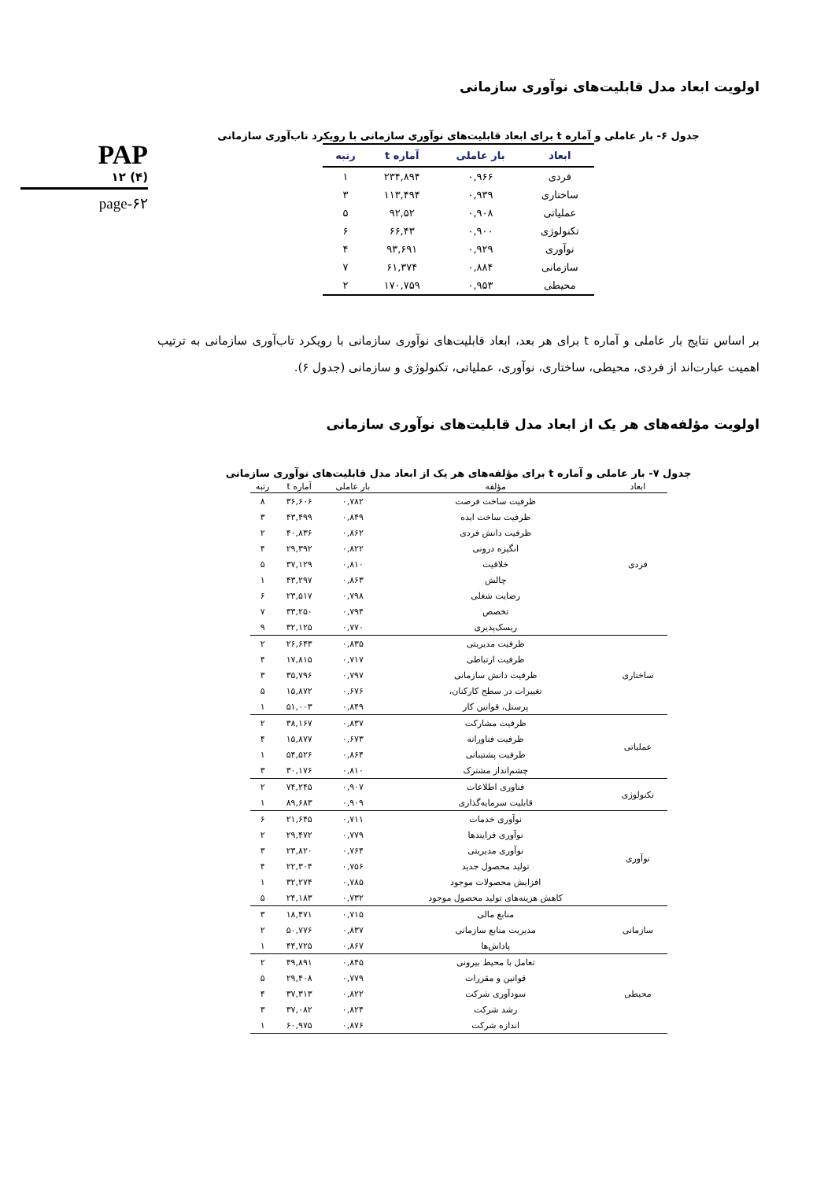PAP
۱۲ (۴)
page-۶۲
اولویت ابعاد مدل قابلیت‌های نوآوری سازمانی
جدول ۶- بار عاملی و آماره t برای ابعاد قابلیت‌های نوآوری سازمانی با رویکرد تاب‌آوری سازمانی
| ابعاد | بار عاملی | آماره t | رتبه |
| --- | --- | --- | --- |
| فردی | ۰,۹۶۶ | ۲۳۴,۸۹۴ | ۱ |
| ساختاری | ۰,۹۳۹ | ۱۱۳,۴۹۴ | ۳ |
| عملیاتی | ۰,۹۰۸ | ۹۲,۵۲ | ۵ |
| تکنولوژی | ۰,۹۰۰ | ۶۶,۴۳ | ۶ |
| نوآوری | ۰,۹۲۹ | ۹۳,۶۹۱ | ۴ |
| سازمانی | ۰,۸۸۴ | ۶۱,۳۷۴ | ۷ |
| محیطی | ۰,۹۵۳ | ۱۷۰,۷۵۹ | ۲ |
بر اساس نتایج بار عاملی و آماره t برای هر بعد، ابعاد قابلیت‌های نوآوری سازمانی با رویکرد تاب‌آوری سازمانی به ترتیب اهمیت عبارت‌اند از فردی، محیطی، ساختاری، نوآوری، عملیاتی، تکنولوژی و سازمانی (جدول ۶).
اولویت مؤلفه‌های هر یک از ابعاد مدل قابلیت‌های نوآوری سازمانی
جدول ۷- بار عاملی و آماره t برای مؤلفه‌های هر یک از ابعاد مدل قابلیت‌های نوآوری سازمانی
| ابعاد | مؤلفه | بار عاملی | آماره t | رتبه |
| --- | --- | --- | --- | --- |
| فردی | ظرفیت ساخت فرصت | ۰,۷۸۲ | ۳۶,۶۰۶ | ۸ |
| | ظرفیت ساخت ایده | ۰,۸۴۹ | ۴۳,۴۹۹ | ۳ |
| | ظرفیت دانش فردی | ۰,۸۶۲ | ۴۰,۸۳۶ | ۲ |
| | انگیزه درونی | ۰,۸۲۲ | ۲۹,۳۹۲ | ۴ |
| | خلاقیت | ۰,۸۱۰ | ۳۷,۱۲۹ | ۵ |
| | چالش | ۰,۸۶۳ | ۴۳,۲۹۷ | ۱ |
| | رضایت شغلی | ۰,۷۹۸ | ۲۳,۵۱۷ | ۶ |
| | تخصص | ۰,۷۹۴ | ۳۳,۲۵۰ | ۷ |
| | ریسک‌پذیری | ۰,۷۷۰ | ۳۲,۱۲۵ | ۹ |
| ساختاری | ظرفیت مدیریتی | ۰,۸۳۵ | ۲۶,۶۴۳ | ۲ |
| | ظرفیت ارتباطی | ۰,۷۱۷ | ۱۷,۸۱۵ | ۴ |
| | ظرفیت دانش سازمانی | ۰,۷۹۷ | ۳۵,۷۹۶ | ۳ |
| | تغییرات در سطح کارکنان، | ۰,۶۷۶ | ۱۵,۸۷۲ | ۵ |
| | پرسنل، قوانین کار | ۰,۸۴۹ | ۵۱,۰۰۳ | ۱ |
| عملیاتی | ظرفیت مشارکت | ۰,۸۳۷ | ۳۸,۱۶۷ | ۲ |
| | ظرفیت فناورانه | ۰,۶۷۳ | ۱۵,۸۷۷ | ۴ |
| | ظرفیت پشتیبانی | ۰,۸۶۴ | ۵۴,۵۲۶ | ۱ |
| | چشم‌انداز مشترک | ۰,۸۱۰ | ۳۰,۱۷۶ | ۳ |
| تکنولوژی | فناوری اطلاعات | ۰,۹۰۷ | ۷۴,۲۴۵ | ۲ |
| | قابلیت سرمایه‌گذاری | ۰,۹۰۹ | ۸۹,۶۸۳ | ۱ |
| نوآوری | نوآوری خدمات | ۰,۷۱۱ | ۲۱,۶۴۵ | ۶ |
| | نوآوری فرایندها | ۰,۷۷۹ | ۲۹,۴۷۲ | ۲ |
| | نوآوری مدیریتی | ۰,۷۶۴ | ۲۳,۸۲۰ | ۳ |
| | تولید محصول جدید | ۰,۷۵۶ | ۲۲,۳۰۴ | ۴ |
| | افزایش محصولات موجود | ۰,۷۸۵ | ۳۲,۲۷۴ | ۱ |
| | کاهش هزینه‌های تولید محصول موجود | ۰,۷۳۲ | ۲۴,۱۸۳ | ۵ |
| سازمانی | منابع مالی | ۰,۷۱۵ | ۱۸,۴۷۱ | ۳ |
| | مدیریت منابع سازمانی | ۰,۸۳۷ | ۵۰,۷۷۶ | ۲ |
| | پاداش‌ها | ۰,۸۶۷ | ۴۴,۷۲۵ | ۱ |
| محیطی | تعامل با محیط بیرونی | ۰,۸۴۵ | ۴۹,۸۹۱ | ۲ |
| | قوانین و مقررات | ۰,۷۷۹ | ۲۹,۴۰۸ | ۵ |
| | سودآوری شرکت | ۰,۸۲۲ | ۳۷,۳۱۳ | ۴ |
| | رشد شرکت | ۰,۸۲۴ | ۳۷,۰۸۲ | ۳ |
| | اندازه شرکت | ۰,۸۷۶ | ۶۰,۹۷۵ | ۱ |